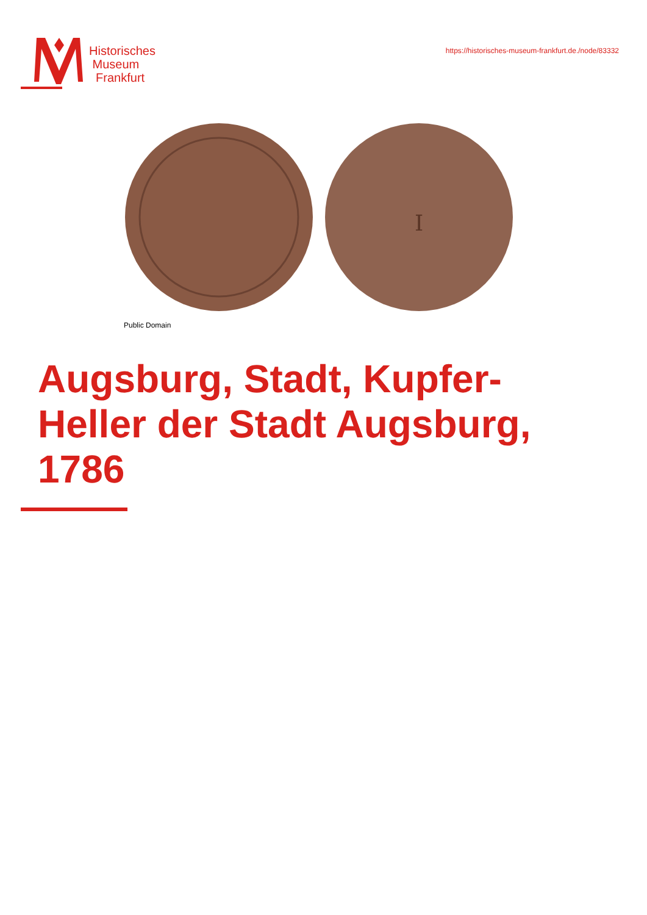Historisches
Museum
Frankfurt
https://historisches-museum-frankfurt.de./node/83332
I
Public Domain
Augsburg, Stadt, Kupfer-
Heller der Stadt Augsburg,
1786